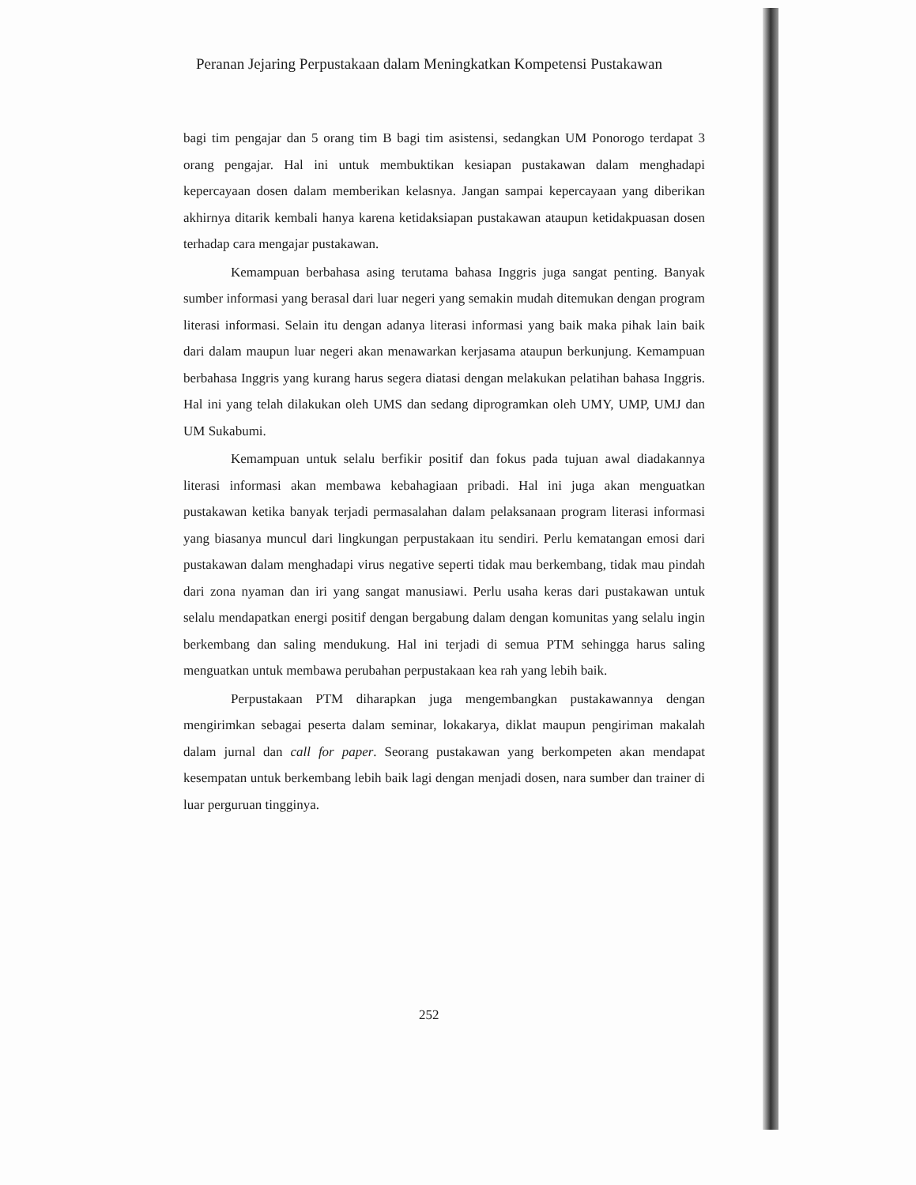Peranan Jejaring Perpustakaan dalam Meningkatkan Kompetensi Pustakawan
bagi tim pengajar dan 5 orang tim B bagi tim asistensi, sedangkan UM Ponorogo terdapat 3 orang pengajar. Hal ini untuk membuktikan kesiapan pustakawan dalam menghadapi kepercayaan dosen dalam memberikan kelasnya. Jangan sampai kepercayaan yang diberikan akhirnya ditarik kembali hanya karena ketidaksiapan pustakawan ataupun ketidakpuasan dosen terhadap cara mengajar pustakawan.
Kemampuan berbahasa asing terutama bahasa Inggris juga sangat penting. Banyak sumber informasi yang berasal dari luar negeri yang semakin mudah ditemukan dengan program literasi informasi. Selain itu dengan adanya literasi informasi yang baik maka pihak lain baik dari dalam maupun luar negeri akan menawarkan kerjasama ataupun berkunjung. Kemampuan berbahasa Inggris yang kurang harus segera diatasi dengan melakukan pelatihan bahasa Inggris. Hal ini yang telah dilakukan oleh UMS dan sedang diprogramkan oleh UMY, UMP, UMJ dan UM Sukabumi.
Kemampuan untuk selalu berfikir positif dan fokus pada tujuan awal diadakannya literasi informasi akan membawa kebahagiaan pribadi. Hal ini juga akan menguatkan pustakawan ketika banyak terjadi permasalahan dalam pelaksanaan program literasi informasi yang biasanya muncul dari lingkungan perpustakaan itu sendiri. Perlu kematangan emosi dari pustakawan dalam menghadapi virus negative seperti tidak mau berkembang, tidak mau pindah dari zona nyaman dan iri yang sangat manusiawi. Perlu usaha keras dari pustakawan untuk selalu mendapatkan energi positif dengan bergabung dalam dengan komunitas yang selalu ingin berkembang dan saling mendukung. Hal ini terjadi di semua PTM sehingga harus saling menguatkan untuk membawa perubahan perpustakaan kea rah yang lebih baik.
Perpustakaan PTM diharapkan juga mengembangkan pustakawannya dengan mengirimkan sebagai peserta dalam seminar, lokakarya, diklat maupun pengiriman makalah dalam jurnal dan call for paper. Seorang pustakawan yang berkompeten akan mendapat kesempatan untuk berkembang lebih baik lagi dengan menjadi dosen, nara sumber dan trainer di luar perguruan tingginya.
252